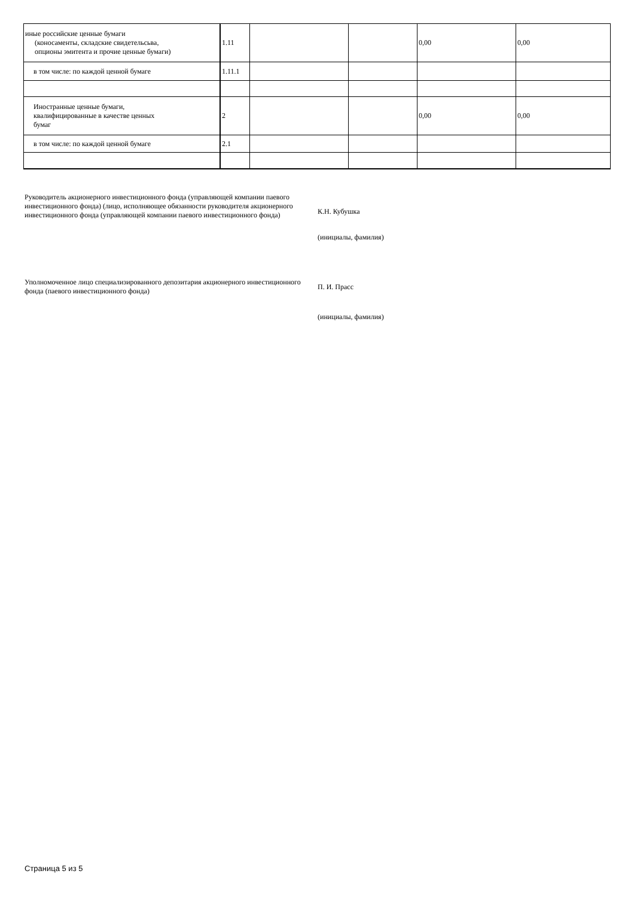| иные российские ценные бумаги (коносаменты, складские свидетельсьва, опционы эмитента и прочие ценные бумаги) | 1.11 | | | 0,00 | 0,00 |
| в том числе: по каждой ценной бумаге | 1.11.1 | | | | |
| Иностранные ценные бумаги, квалифицированные в качестве ценных бумаг | 2 | | | 0,00 | 0,00 |
| в том числе: по каждой ценной бумаге | 2.1 | | | | |
Руководитель акционерного инвестиционного фонда (управляющей компании паевого инвестиционного фонда) (лицо, исполняющее обязанности руководителя акционерного инвестиционного фонда (управляющей компании паевого инвестиционного фонда)
К.Н. Кубушка
(инициалы, фамилия)
Уполномоченное лицо специализированного депозитария акционерного инвестиционного фонда (паевого инвестиционного фонда)
П. И. Прасс
(инициалы, фамилия)
Страница 5 из 5